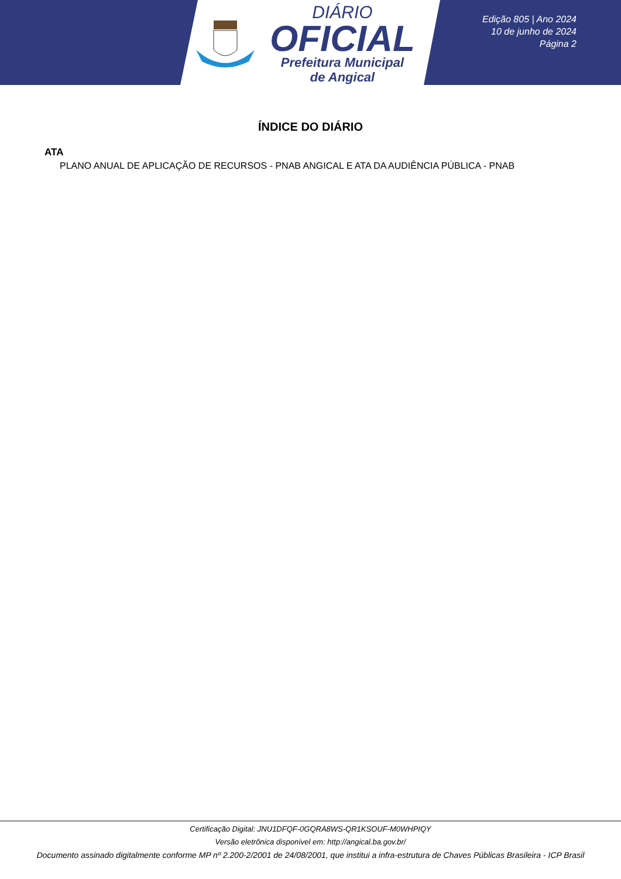DIÁRIO
OFICIAL
Prefeitura Municipal
de Angical
Edição 805 | Ano 2024
10 de junho de 2024
Página 2
ÍNDICE DO DIÁRIO
ATA
PLANO ANUAL DE APLICAÇÃO DE RECURSOS - PNAB ANGICAL E ATA DA AUDIÊNCIA PÚBLICA - PNAB
Certificação Digital: JNU1DFQF-0GQRA8WS-QR1KSOUF-M0WHPIQY
Versão eletrônica disponível em: http://angical.ba.gov.br/
Documento assinado digitalmente conforme MP nº 2.200-2/2001 de 24/08/2001, que institui a infra-estrutura de Chaves Públicas Brasileira - ICP Brasil